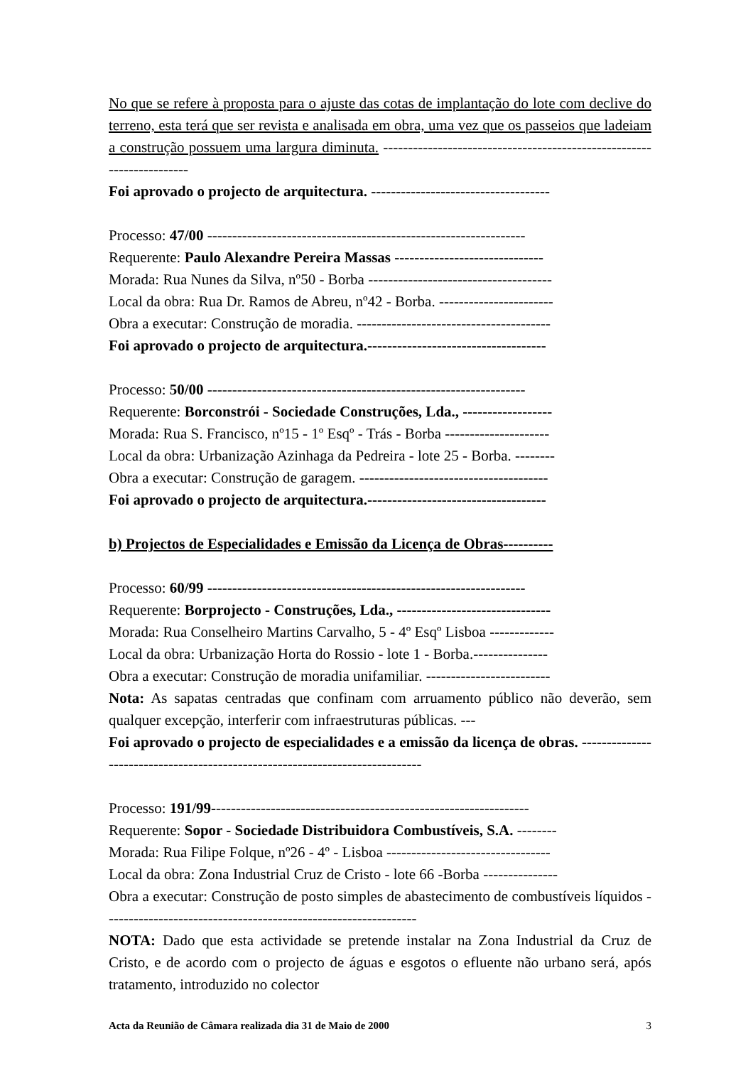No que se refere à proposta para o ajuste das cotas de implantação do lote com declive do terreno, esta terá que ser revista e analisada em obra, uma vez que os passeios que ladeiam a construção possuem uma largura diminuta. ----------------------------------------------------------------------
Foi aprovado o projecto de arquitectura. ------------------------------------
Processo: 47/00 ----------------------------------------------------------------
Requerente: Paulo Alexandre Pereira Massas ------------------------------
Morada: Rua Nunes da Silva, nº50 - Borba -------------------------------------
Local da obra: Rua Dr. Ramos de Abreu, nº42 - Borba. -----------------------
Obra a executar: Construção de moradia. ---------------------------------------
Foi aprovado o projecto de arquitectura.------------------------------------
Processo: 50/00 ----------------------------------------------------------------
Requerente: Borconstrói - Sociedade Construções, Lda., ------------------
Morada: Rua S. Francisco, nº15 - 1º Esqº - Trás - Borba ---------------------
Local da obra: Urbanização Azinhaga da Pedreira - lote 25 - Borba. --------
Obra a executar: Construção de garagem. --------------------------------------
Foi aprovado o projecto de arquitectura.------------------------------------
b) Projectos de Especialidades e Emissão da Licença de Obras----------
Processo: 60/99 ----------------------------------------------------------------
Requerente: Borprojecto - Construções, Lda., -------------------------------
Morada: Rua Conselheiro Martins Carvalho, 5 - 4º Esqº Lisboa -------------
Local da obra: Urbanização Horta do Rossio - lote 1 - Borba.---------------
Obra a executar: Construção de moradia unifamiliar. -------------------------
Nota: As sapatas centradas que confinam com arruamento público não deverão, sem qualquer excepção, interferir com infraestruturas públicas. ---
Foi aprovado o projecto de especialidades e a emissão da licença de obras. -----------------------------------------------------------------------------
Processo: 191/99----------------------------------------------------------------
Requerente: Sopor - Sociedade Distribuidora Combustíveis, S.A. --------
Morada: Rua Filipe Folque, nº26 - 4º - Lisboa ---------------------------------
Local da obra: Zona Industrial Cruz de Cristo - lote 66 -Borba ---------------
Obra a executar: Construção de posto simples de abastecimento de combustíveis líquidos ---------------------------------------------------------------
NOTA: Dado que esta actividade se pretende instalar na Zona Industrial da Cruz de Cristo, e de acordo com o projecto de águas e esgotos o efluente não urbano será, após tratamento, introduzido no colector
Acta da Reunião de Câmara realizada dia 31 de Maio de 2000 3